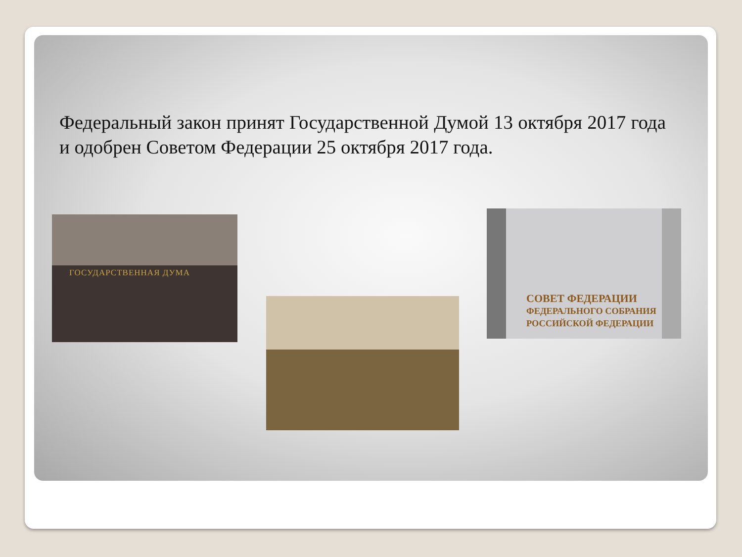Федеральный закон принят Государственной Думой 13 октября 2017 года и одобрен Советом Федерации 25 октября 2017 года.
ГОСУДАРСТВЕННАЯ ДУМА
СОВЕТ ФЕДЕРАЦИИ
ФЕДЕРАЛЬНОГО СОБРАНИЯ
РОССИЙСКОЙ ФЕДЕРАЦИИ